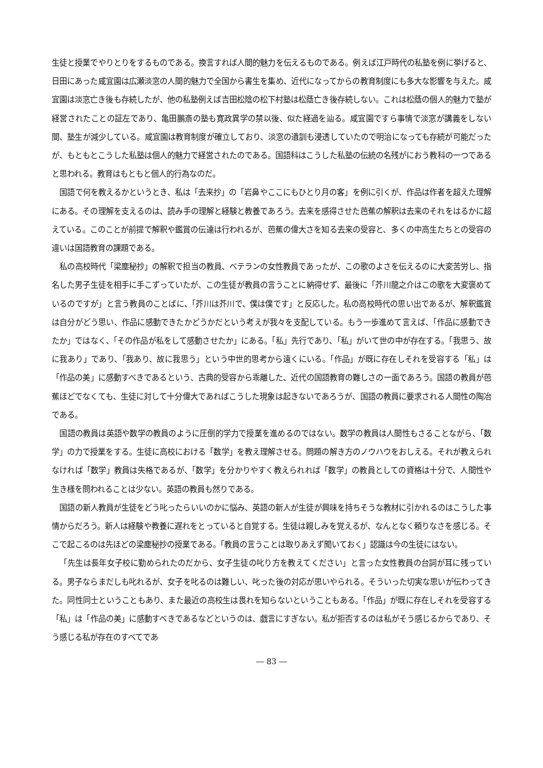生徒と授業でやりとりをするものである。換言すれば人間的魅力を伝えるものである。例えば江戸時代の私塾を例に挙げると、日田にあった咸宜園は広瀬淡窓の人間的魅力で全国から書生を集め、近代になってからの教育制度にも多大な影響を与えた。咸宜園は淡窓亡き後も存続したが、他の私塾例えば吉田松陰の松下村塾は松蔭亡き後存続しない。これは松蔭の個人的魅力で塾が経営されたことの証左であり、亀田鵬斎の塾も寛政異学の禁以後、似た経過を辿る。咸宜園ですら事情で淡窓が講義をしない間、塾生が減少している。咸宜園は教育制度が確立しており、淡窓の遺訓も浸透していたので明治になっても存続が可能だったが、もともとこうした私塾は個人的魅力で経営されたのである。国語科はこうした私塾の伝統の名残がにおう教科の一つであると思われる。教育はもともと個人的行為なのだ。
国語で何を教えるかというとき、私は「去来抄」の「岩鼻やここにもひとり月の客」を例に引くが、作品は作者を超えた理解にある。その理解を支えるのは、読み手の理解と経験と教養であろう。去来を感得させた芭蕉の解釈は去来のそれをはるかに超えている。このことが前提で解釈や鑑賞の伝達は行われるが、芭蕉の偉大さを知る去来の受容と、多くの中高生たちとの受容の違いは国語教育の課題である。
私の高校時代「梁塵秘抄」の解釈で担当の教員、ベテランの女性教員であったが、この歌のよさを伝えるのに大変苦労し、指名した男子生徒を相手に手こずっていたが、この生徒が教員の言うことに納得せず、最後に「芥川龍之介はこの歌を大変褒めているのですが」と言う教員のことばに、「芥川は芥川で、僕は僕です」と反応した。私の高校時代の思い出であるが、解釈鑑賞は自分がどう思い、作品に感動できたかどうかだという考えが我々を支配している。もう一歩進めて言えば、「作品に感動できたか」ではなく、「その作品が私をして感動させたか」にある。「私」先行であり、「私」がいて世の中が存在する。「我思う、故に我あり」であり、「我あり、故に我思う」という中世的思考から遠くにいる。「作品」が既に存在しそれを受容する「私」は「作品の美」に感動すべきであるという、古典的受容から乖離した、近代の国語教育の難しさの一面であろう。国語の教員が芭蕉ほどでなくても、生徒に対して十分偉大であればこうした現象は起きないであろうが、国語の教員に要求される人間性の陶冶である。
国語の教員は英語や数学の教員のように圧倒的学力で授業を進めるのではない。数学の教員は人間性もさることながら、「数学」の力で授業をする。生徒に高校における「数学」を教え理解させる。問題の解き方のノウハウをおしえる。それが教えられなければ「数学」教員は失格であるが、「数学」を分かりやすく教えられれば「数学」の教員としての資格は十分で、人間性や生き様を問われることは少ない。英語の教員も然りである。
国語の新人教員が生徒をどう叱ったらいいのかに悩み、英語の新人が生徒が興味を持ちそうな教材に引かれるのはこうした事情からだろう。新人は経験や教養に遅れをとっていると自覚する。生徒は親しみを覚えるが、なんとなく頼りなさを感じる。そこで起こるのは先ほどの梁塵秘抄の授業である。「教員の言うことは取りあえず聞いておく」認識は今の生徒にはない。
「先生は長年女子校に勤められたのだから、女子生徒の叱り方を教えてください」と言った女性教員の台詞が耳に残っている。男子ならまだしも叱れるが、女子を叱るのは難しい、叱った後の対応が思いやられる。そういった切実な思いが伝わってきた。同性同士ということもあり、また最近の高校生は畏れを知らないということもある。「作品」が既に存在しそれを受容する「私」は「作品の美」に感動すべきであるなどというのは、戯言にすぎない。私が拒否するのは私がそう感じるからであり、そう感じる私が存在のすべてであ
― 83 ―